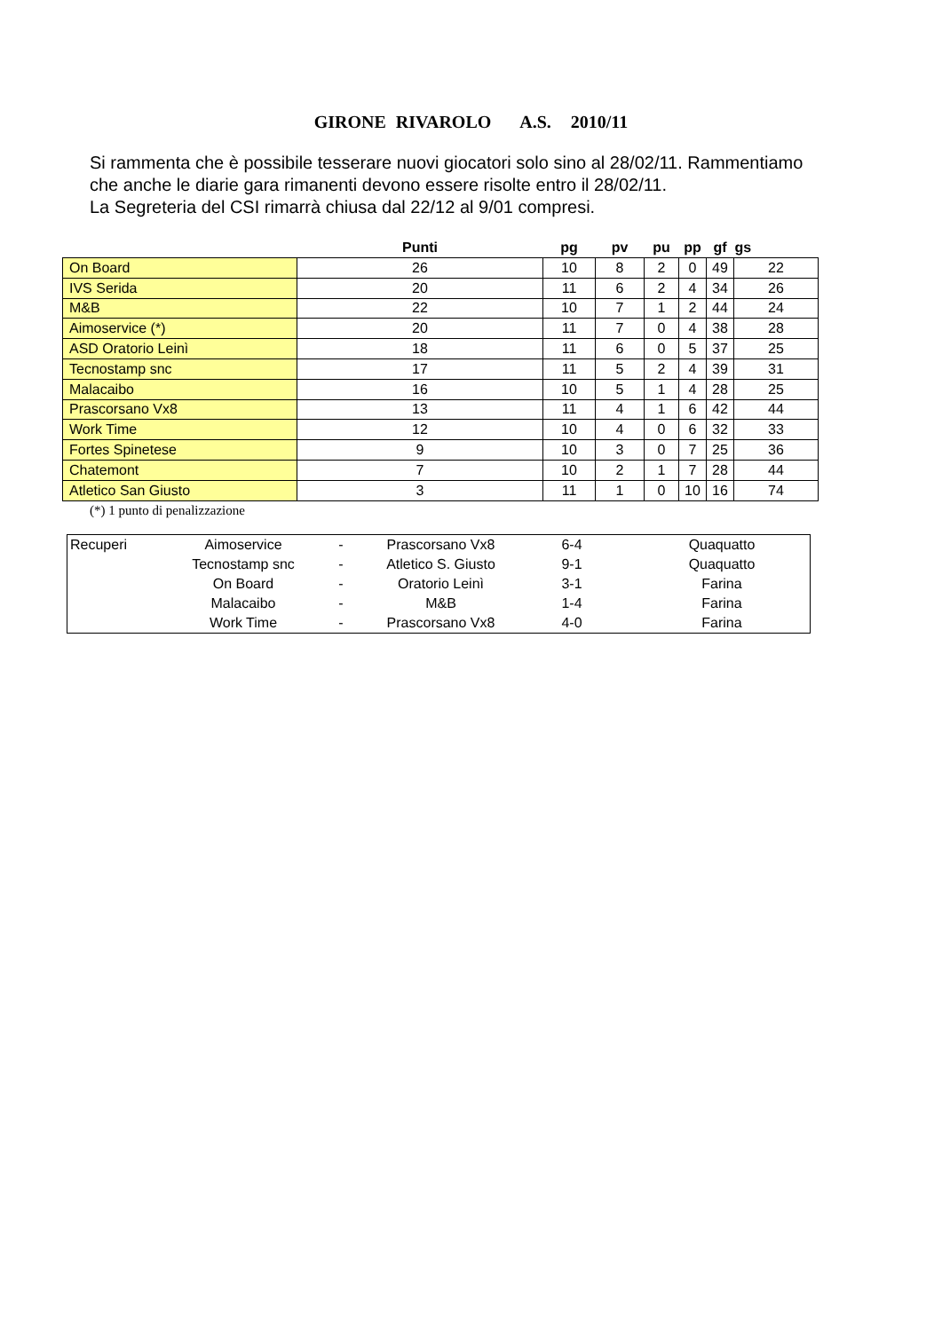GIRONE RIVAROLO A.S. 2010/11
Si rammenta che è possibile tesserare nuovi giocatori solo sino al 28/02/11. Rammentiamo
che anche le diarie gara rimanenti devono essere risolte entro il 28/02/11.
La Segreteria del CSI rimarrà chiusa dal 22/12 al 9/01 compresi.
| | Punti | pg | pv | pu | pp | gf | gs |
| --- | --- | --- | --- | --- | --- | --- | --- |
| On Board | 26 | 10 | 8 | 2 | 0 | 49 | 22 |
| IVS Serida | 20 | 11 | 6 | 2 | 4 | 34 | 26 |
| M&B | 22 | 10 | 7 | 1 | 2 | 44 | 24 |
| Aimoservice (*) | 20 | 11 | 7 | 0 | 4 | 38 | 28 |
| ASD Oratorio Leinì | 18 | 11 | 6 | 0 | 5 | 37 | 25 |
| Tecnostamp snc | 17 | 11 | 5 | 2 | 4 | 39 | 31 |
| Malacaibo | 16 | 10 | 5 | 1 | 4 | 28 | 25 |
| Prascorsano Vx8 | 13 | 11 | 4 | 1 | 6 | 42 | 44 |
| Work Time | 12 | 10 | 4 | 0 | 6 | 32 | 33 |
| Fortes Spinetese | 9 | 10 | 3 | 0 | 7 | 25 | 36 |
| Chatemont | 7 | 10 | 2 | 1 | 7 | 28 | 44 |
| Atletico San Giusto | 3 | 11 | 1 | 0 | 10 | 16 | 74 |
(*) 1 punto di penalizzazione
| Recuperi | Aimoservice | - | Prascorsano Vx8 | 6-4 | Quaquatto |
| | Tecnostamp snc | - | Atletico S. Giusto | 9-1 | Quaquatto |
| | On Board | - | Oratorio Leinì | 3-1 | Farina |
| | Malacaibo | - | M&B | 1-4 | Farina |
| | Work Time | - | Prascorsano Vx8 | 4-0 | Farina |